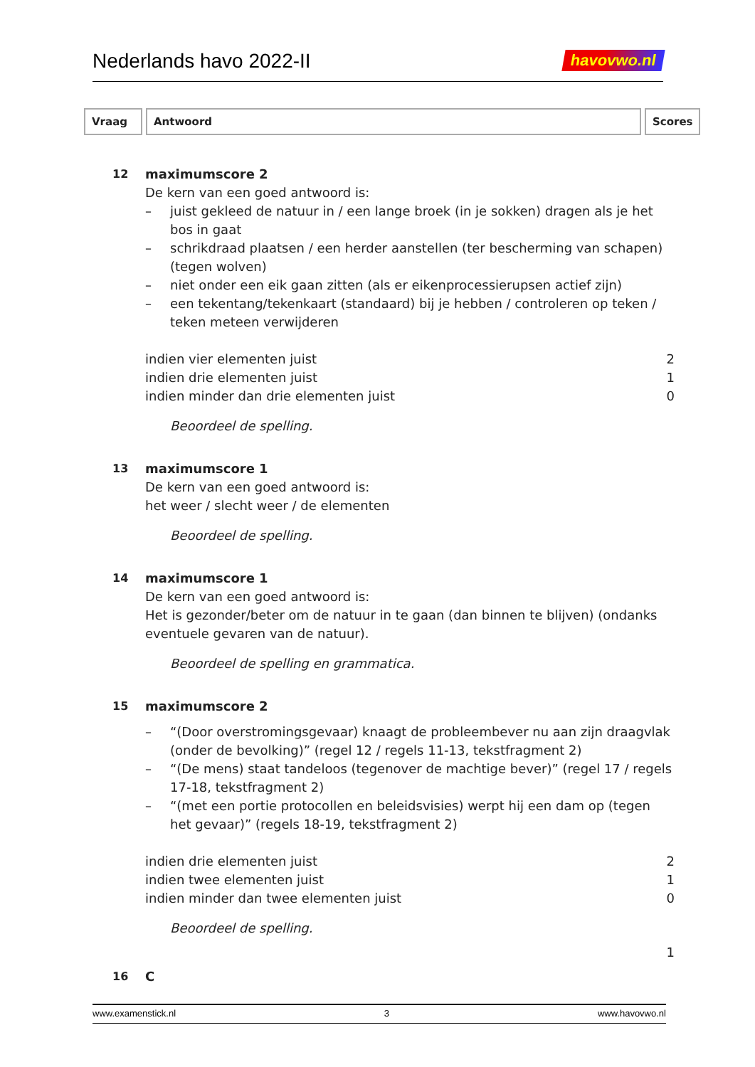Nederlands havo 2022-II
havovwo.nl
Vraag Antwoord Scores
12 maximumscore 2
De kern van een goed antwoord is:
– juist gekleed de natuur in / een lange broek (in je sokken) dragen als je het bos in gaat
– schrikdraad plaatsen / een herder aanstellen (ter bescherming van schapen) (tegen wolven)
– niet onder een eik gaan zitten (als er eikenprocessierupsen actief zijn)
– een tekentang/tekenkaart (standaard) bij je hebben / controleren op teken / teken meteen verwijderen
indien vier elementen juist 2
indien drie elementen juist 1
indien minder dan drie elementen juist 0
Beoordeel de spelling.
13 maximumscore 1
De kern van een goed antwoord is:
het weer / slecht weer / de elementen
Beoordeel de spelling.
14 maximumscore 1
De kern van een goed antwoord is:
Het is gezonder/beter om de natuur in te gaan (dan binnen te blijven) (ondanks eventuele gevaren van de natuur).
Beoordeel de spelling en grammatica.
15 maximumscore 2
– “(Door overstromingsgevaar) knaagt de probleembever nu aan zijn draagvlak (onder de bevolking)” (regel 12 / regels 11-13, tekstfragment 2)
– “(De mens) staat tandeloos (tegenover de machtige bever)” (regel 17 / regels 17-18, tekstfragment 2)
– “(met een portie protocollen en beleidsvisies) werpt hij een dam op (tegen het gevaar)” (regels 18-19, tekstfragment 2)
indien drie elementen juist 2
indien twee elementen juist 1
indien minder dan twee elementen juist 0
Beoordeel de spelling.
1
16 C
www.examenstick.nl 3 www.havovwo.nl